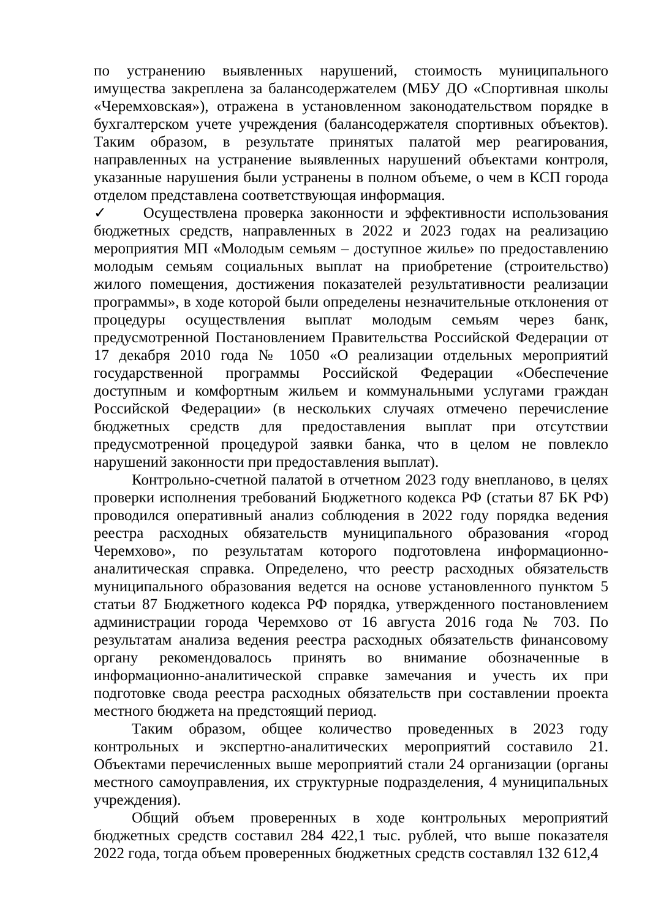по устранению выявленных нарушений, стоимость муниципального имущества закреплена за балансодержателем (МБУ ДО «Спортивная школы «Черемховская»), отражена в установленном законодательством порядке в бухгалтерском учете учреждения (балансодержателя спортивных объектов). Таким образом, в результате принятых палатой мер реагирования, направленных на устранение выявленных нарушений объектами контроля, указанные нарушения были устранены в полном объеме, о чем в КСП города отделом представлена соответствующая информация.
✓ Осуществлена проверка законности и эффективности использования бюджетных средств, направленных в 2022 и 2023 годах на реализацию мероприятия МП «Молодым семьям – доступное жилье» по предоставлению молодым семьям социальных выплат на приобретение (строительство) жилого помещения, достижения показателей результативности реализации программы», в ходе которой были определены незначительные отклонения от процедуры осуществления выплат молодым семьям через банк, предусмотренной Постановлением Правительства Российской Федерации от 17 декабря 2010 года № 1050 «О реализации отдельных мероприятий государственной программы Российской Федерации «Обеспечение доступным и комфортным жильем и коммунальными услугами граждан Российской Федерации» (в нескольких случаях отмечено перечисление бюджетных средств для предоставления выплат при отсутствии предусмотренной процедурой заявки банка, что в целом не повлекло нарушений законности при предоставления выплат).
Контрольно-счетной палатой в отчетном 2023 году внепланово, в целях проверки исполнения требований Бюджетного кодекса РФ (статьи 87 БК РФ) проводился оперативный анализ соблюдения в 2022 году порядка ведения реестра расходных обязательств муниципального образования «город Черемхово», по результатам которого подготовлена информационно-аналитическая справка. Определено, что реестр расходных обязательств муниципального образования ведется на основе установленного пунктом 5 статьи 87 Бюджетного кодекса РФ порядка, утвержденного постановлением администрации города Черемхово от 16 августа 2016 года № 703. По результатам анализа ведения реестра расходных обязательств финансовому органу рекомендовалось принять во внимание обозначенные в информационно-аналитической справке замечания и учесть их при подготовке свода реестра расходных обязательств при составлении проекта местного бюджета на предстоящий период.
Таким образом, общее количество проведенных в 2023 году контрольных и экспертно-аналитических мероприятий составило 21. Объектами перечисленных выше мероприятий стали 24 организации (органы местного самоуправления, их структурные подразделения, 4 муниципальных учреждения).
Общий объем проверенных в ходе контрольных мероприятий бюджетных средств составил 284 422,1 тыс. рублей, что выше показателя 2022 года, тогда объем проверенных бюджетных средств составлял 132 612,4